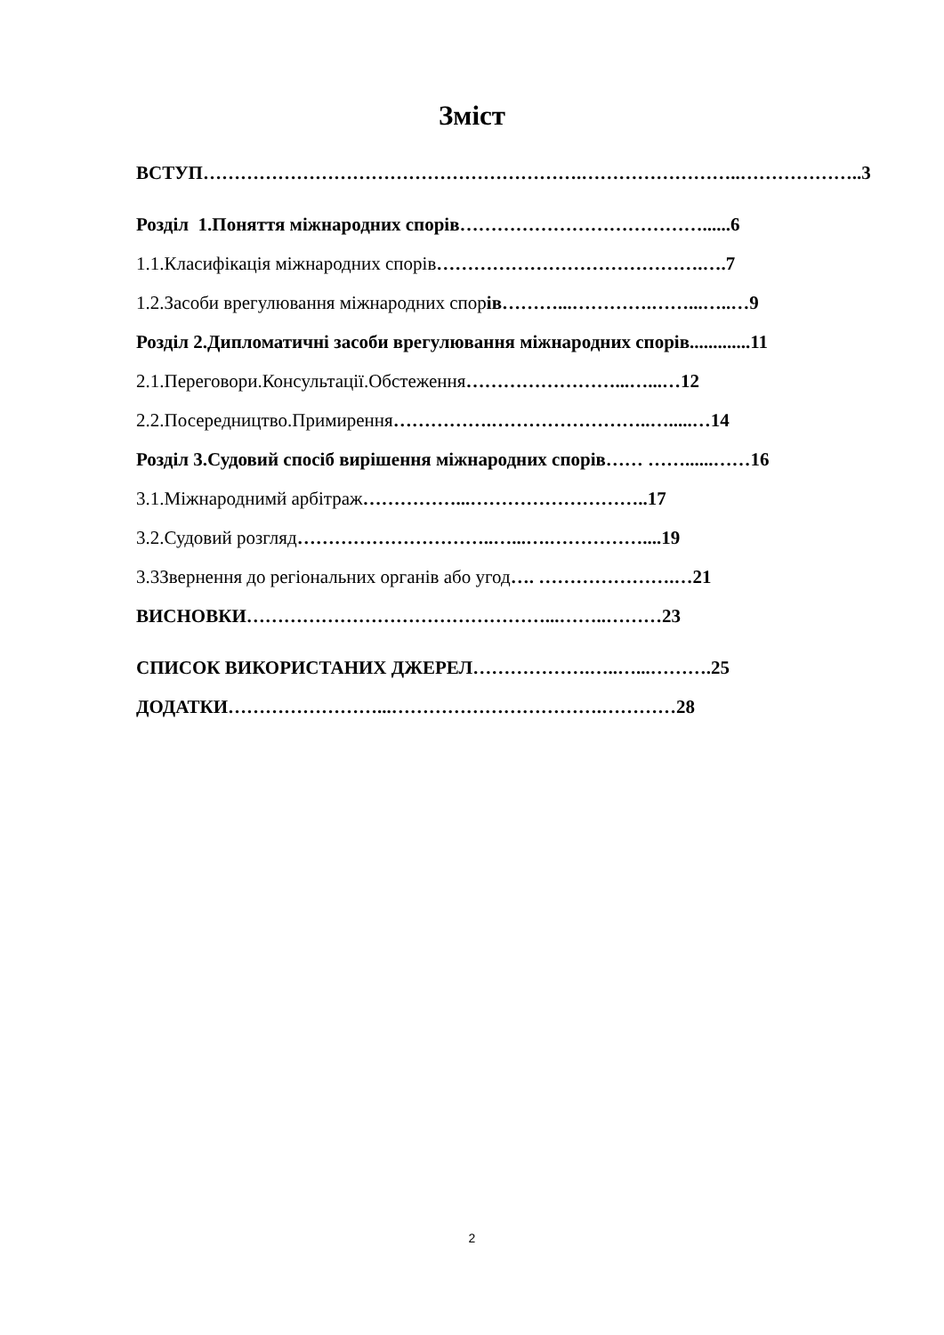Зміст
ВСТУП…………………………………………………….……………………..………………..3
Розділ 1.Поняття міжнародних спорів…………………………………......6
1.1.Класифікація міжнародних спорів…………………………………….….7
1.2.Засоби врегулювання міжнародних спорів………...………….……...…..…9
Розділ 2.Дипломатичні засоби врегулювання міжнародних спорів.............11
2.1.Переговори.Консультації.Обстеження……………………...…...…12
2.2.Посередництво.Примирення…………….……………………..….....…14
Розділ 3.Судовий спосіб вирішення міжнародних спорів…… ……......……16
3.1.Міжнароднимй арбітраж……………...………………………..17
3.2.Судовий розгляд…………………………..…...….……………....19
3.3Звернення до регіональних органів або угод…. ………………….…21
ВИСНОВКИ…………………………………………...……..………23
СПИСОК ВИКОРИСТАНИХ ДЖЕРЕЛ……………….…..…...……….25
ДОДАТКИ……………………...…………………………….…………28
2